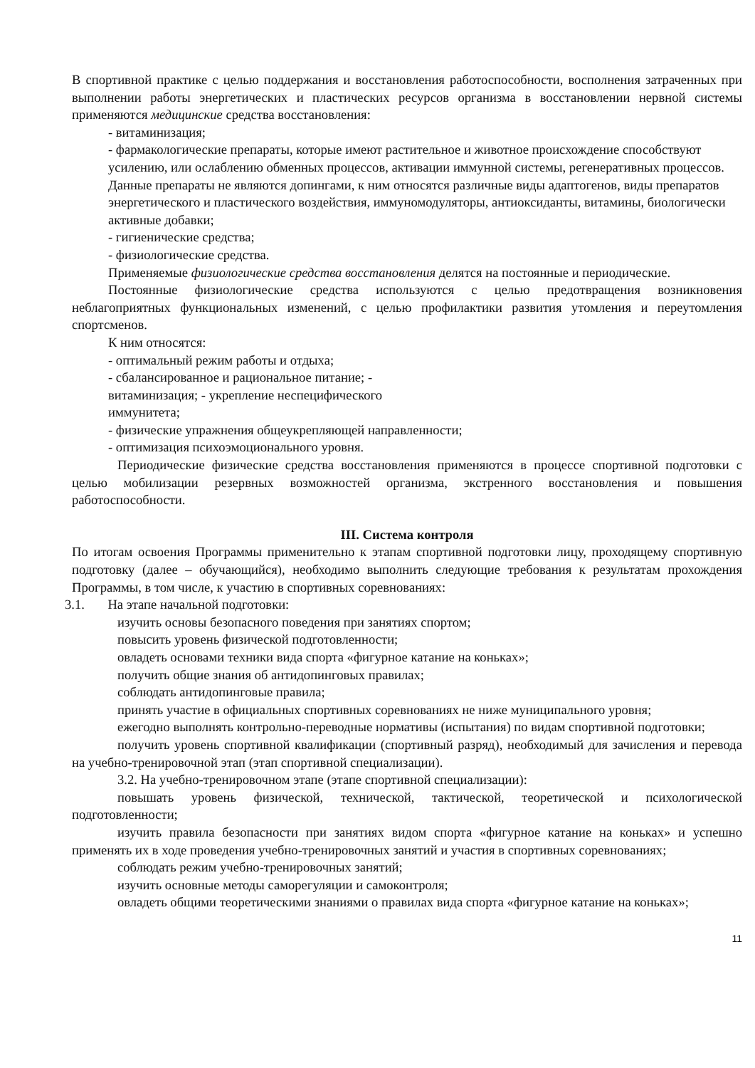В спортивной практике с целью поддержания и восстановления работоспособности, восполнения затраченных при выполнении работы энергетических и пластических ресурсов организма в восстановлении нервной системы применяются медицинские средства восстановления:
- витаминизация;
- фармакологические препараты, которые имеют растительное и животное происхождение способствуют усилению, или ослаблению обменных процессов, активации иммунной системы, регенеративных процессов. Данные препараты не являются допингами, к ним относятся различные виды адаптогенов, виды препаратов энергетического и пластического воздействия, иммуномодуляторы, антиоксиданты, витамины, биологически активные добавки;
- гигиенические средства;
- физиологические средства.
Применяемые физиологические средства восстановления делятся на постоянные и периодические.
Постоянные физиологические средства используются с целью предотвращения возникновения неблагоприятных функциональных изменений, с целью профилактики развития утомления и переутомления спортсменов.
К ним относятся:
- оптимальный режим работы и отдыха;
- сбалансированное и рациональное питание; -
витаминизация; - укрепление неспецифического
иммунитета;
- физические упражнения общеукрепляющей направленности;
- оптимизация психоэмоционального уровня.
Периодические физические средства восстановления применяются в процессе спортивной подготовки с целью мобилизации резервных возможностей организма, экстренного восстановления и повышения работоспособности.
III. Система контроля
По итогам освоения Программы применительно к этапам спортивной подготовки лицу, проходящему спортивную подготовку (далее – обучающийся), необходимо выполнить следующие требования к результатам прохождения Программы, в том числе, к участию в спортивных соревнованиях:
3.1. На этапе начальной подготовки:
изучить основы безопасного поведения при занятиях спортом;
повысить уровень физической подготовленности;
овладеть основами техники вида спорта «фигурное катание на коньках»;
получить общие знания об антидопинговых правилах;
соблюдать антидопинговые правила;
принять участие в официальных спортивных соревнованиях не ниже муниципального уровня;
ежегодно выполнять контрольно-переводные нормативы (испытания) по видам спортивной подготовки;
получить уровень спортивной квалификации (спортивный разряд), необходимый для зачисления и перевода на учебно-тренировочной этап (этап спортивной специализации).
3.2. На учебно-тренировочном этапе (этапе спортивной специализации):
повышать уровень физической, технической, тактической, теоретической и психологической подготовленности;
изучить правила безопасности при занятиях видом спорта «фигурное катание на коньках» и успешно применять их в ходе проведения учебно-тренировочных занятий и участия в спортивных соревнованиях;
соблюдать режим учебно-тренировочных занятий;
изучить основные методы саморегуляции и самоконтроля;
овладеть общими теоретическими знаниями о правилах вида спорта «фигурное катание на коньках»;
11